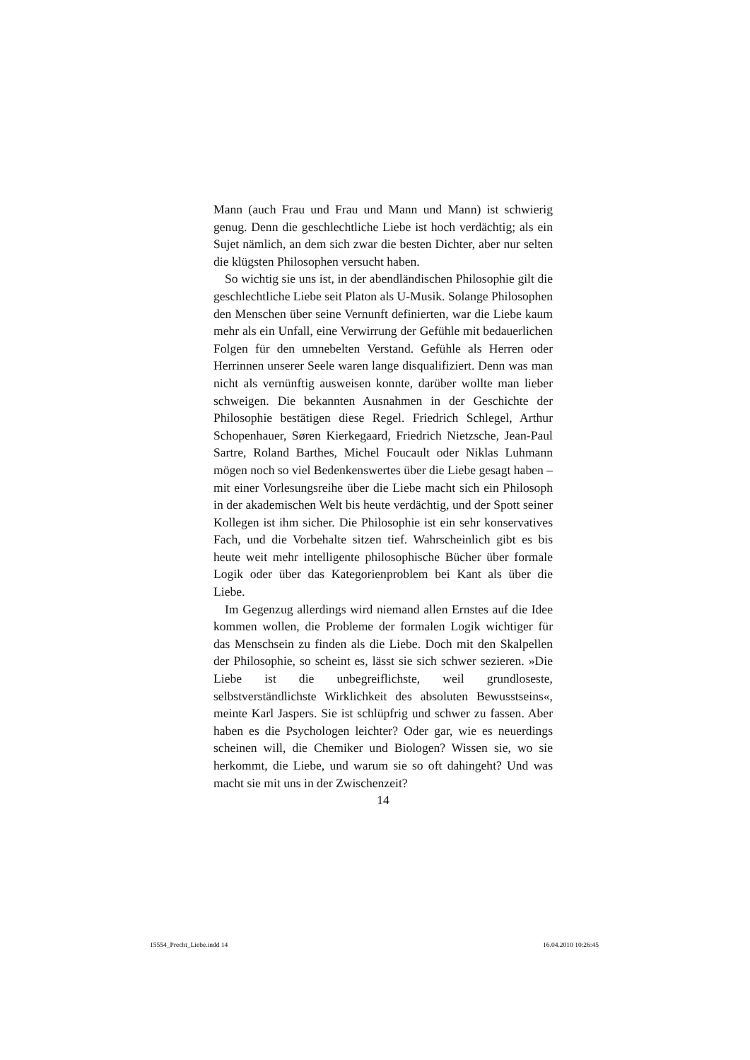Mann (auch Frau und Frau und Mann und Mann) ist schwierig genug. Denn die geschlechtliche Liebe ist hoch verdächtig; als ein Sujet nämlich, an dem sich zwar die besten Dichter, aber nur selten die klügsten Philosophen versucht haben.
So wichtig sie uns ist, in der abendländischen Philosophie gilt die geschlechtliche Liebe seit Platon als U-Musik. Solange Philosophen den Menschen über seine Vernunft definierten, war die Liebe kaum mehr als ein Unfall, eine Verwirrung der Gefühle mit bedauerlichen Folgen für den umnebelten Verstand. Gefühle als Herren oder Herrinnen unserer Seele waren lange disqualifiziert. Denn was man nicht als vernünftig ausweisen konnte, darüber wollte man lieber schweigen. Die bekannten Ausnahmen in der Geschichte der Philosophie bestätigen diese Regel. Friedrich Schlegel, Arthur Schopenhauer, Søren Kierkegaard, Friedrich Nietzsche, Jean-Paul Sartre, Roland Barthes, Michel Foucault oder Niklas Luhmann mögen noch so viel Bedenkenswertes über die Liebe gesagt haben – mit einer Vorlesungsreihe über die Liebe macht sich ein Philosoph in der akademischen Welt bis heute verdächtig, und der Spott seiner Kollegen ist ihm sicher. Die Philosophie ist ein sehr konservatives Fach, und die Vorbehalte sitzen tief. Wahrscheinlich gibt es bis heute weit mehr intelligente philosophische Bücher über formale Logik oder über das Kategorienproblem bei Kant als über die Liebe.
Im Gegenzug allerdings wird niemand allen Ernstes auf die Idee kommen wollen, die Probleme der formalen Logik wichtiger für das Menschsein zu finden als die Liebe. Doch mit den Skalpellen der Philosophie, so scheint es, lässt sie sich schwer sezieren. »Die Liebe ist die unbegreiflichste, weil grundloseste, selbstverständlichste Wirklichkeit des absoluten Bewusstseins«, meinte Karl Jaspers. Sie ist schlüpfrig und schwer zu fassen. Aber haben es die Psychologen leichter? Oder gar, wie es neuerdings scheinen will, die Chemiker und Biologen? Wissen sie, wo sie herkommt, die Liebe, und warum sie so oft dahingeht? Und was macht sie mit uns in der Zwischenzeit?
14
15554_Precht_Liebe.indd 14 16.04.2010 10:26:45